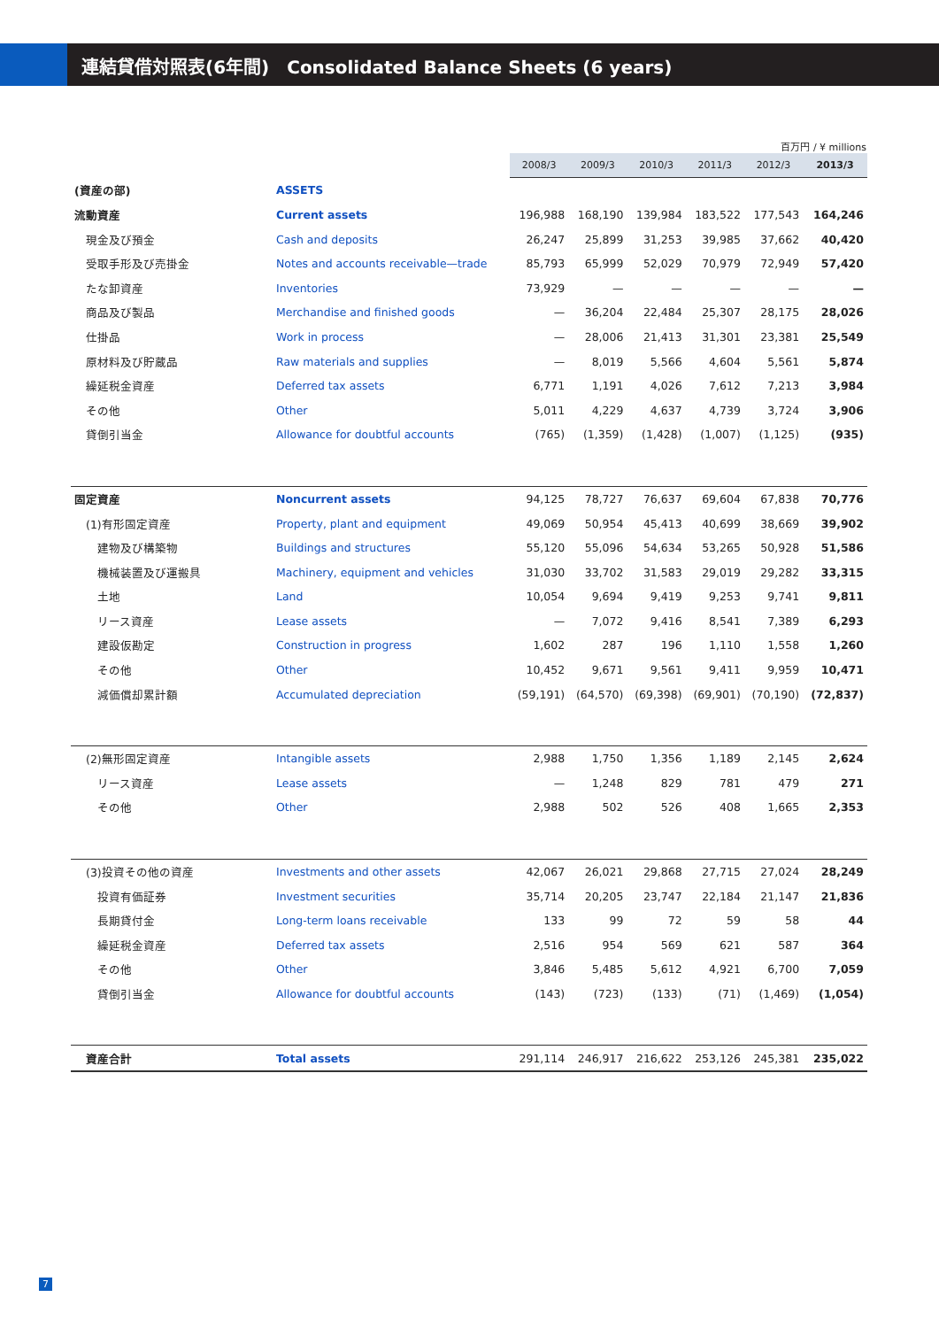連結貸借対照表(6年間)　Consolidated Balance Sheets (6 years)
百万円 / ¥ millions
| | | 2008/3 | 2009/3 | 2010/3 | 2011/3 | 2012/3 | 2013/3 |
| (資産の部) | ASSETS | | | | | | |
| 流動資産 | Current assets | 196,988 | 168,190 | 139,984 | 183,522 | 177,543 | 164,246 |
| 現金及び預金 | Cash and deposits | 26,247 | 25,899 | 31,253 | 39,985 | 37,662 | 40,420 |
| 受取手形及び売掛金 | Notes and accounts receivable—trade | 85,793 | 65,999 | 52,029 | 70,979 | 72,949 | 57,420 |
| たな卸資産 | Inventories | 73,929 | — | — | — | — | — |
| 商品及び製品 | Merchandise and finished goods | — | 36,204 | 22,484 | 25,307 | 28,175 | 28,026 |
| 仕掛品 | Work in process | — | 28,006 | 21,413 | 31,301 | 23,381 | 25,549 |
| 原材料及び貯蔵品 | Raw materials and supplies | — | 8,019 | 5,566 | 4,604 | 5,561 | 5,874 |
| 繰延税金資産 | Deferred tax assets | 6,771 | 1,191 | 4,026 | 7,612 | 7,213 | 3,984 |
| その他 | Other | 5,011 | 4,229 | 4,637 | 4,739 | 3,724 | 3,906 |
| 貸倒引当金 | Allowance for doubtful accounts | (765) | (1,359) | (1,428) | (1,007) | (1,125) | (935) |
| 固定資産 | Noncurrent assets | 94,125 | 78,727 | 76,637 | 69,604 | 67,838 | 70,776 |
| (1)有形固定資産 | Property, plant and equipment | 49,069 | 50,954 | 45,413 | 40,699 | 38,669 | 39,902 |
| 建物及び構築物 | Buildings and structures | 55,120 | 55,096 | 54,634 | 53,265 | 50,928 | 51,586 |
| 機械装置及び運搬具 | Machinery, equipment and vehicles | 31,030 | 33,702 | 31,583 | 29,019 | 29,282 | 33,315 |
| 土地 | Land | 10,054 | 9,694 | 9,419 | 9,253 | 9,741 | 9,811 |
| リース資産 | Lease assets | — | 7,072 | 9,416 | 8,541 | 7,389 | 6,293 |
| 建設仮勘定 | Construction in progress | 1,602 | 287 | 196 | 1,110 | 1,558 | 1,260 |
| その他 | Other | 10,452 | 9,671 | 9,561 | 9,411 | 9,959 | 10,471 |
| 減価償却累計額 | Accumulated depreciation | (59,191) | (64,570) | (69,398) | (69,901) | (70,190) | (72,837) |
| (2)無形固定資産 | Intangible assets | 2,988 | 1,750 | 1,356 | 1,189 | 2,145 | 2,624 |
| リース資産 | Lease assets | — | 1,248 | 829 | 781 | 479 | 271 |
| その他 | Other | 2,988 | 502 | 526 | 408 | 1,665 | 2,353 |
| (3)投資その他の資産 | Investments and other assets | 42,067 | 26,021 | 29,868 | 27,715 | 27,024 | 28,249 |
| 投資有価証券 | Investment securities | 35,714 | 20,205 | 23,747 | 22,184 | 21,147 | 21,836 |
| 長期貸付金 | Long-term loans receivable | 133 | 99 | 72 | 59 | 58 | 44 |
| 繰延税金資産 | Deferred tax assets | 2,516 | 954 | 569 | 621 | 587 | 364 |
| その他 | Other | 3,846 | 5,485 | 5,612 | 4,921 | 6,700 | 7,059 |
| 貸倒引当金 | Allowance for doubtful accounts | (143) | (723) | (133) | (71) | (1,469) | (1,054) |
| 資産合計 | Total assets | 291,114 | 246,917 | 216,622 | 253,126 | 245,381 | 235,022 |
7